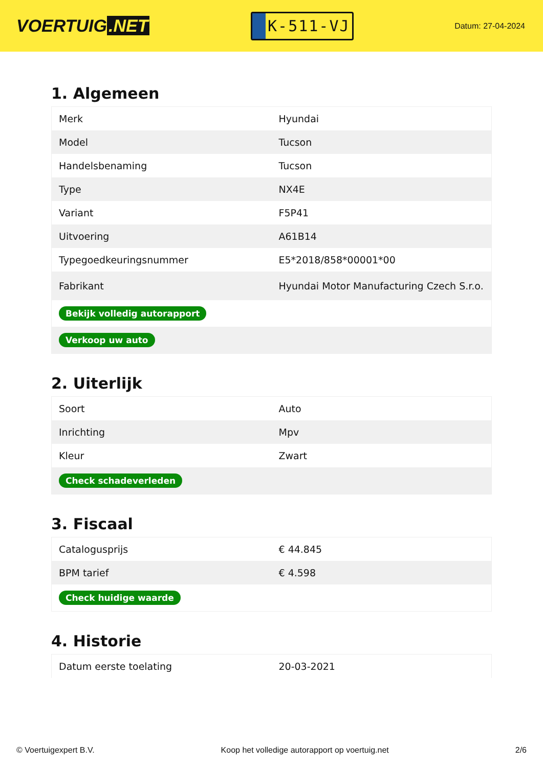VOERTUIG.NET
K-511-VJ
Datum: 27-04-2024
1. Algemeen
| Merk | Hyundai |
| Model | Tucson |
| Handelsbenaming | Tucson |
| Type | NX4E |
| Variant | F5P41 |
| Uitvoering | A61B14 |
| Typegoedkeuringsnummer | E5*2018/858*00001*00 |
| Fabrikant | Hyundai Motor Manufacturing Czech S.r.o. |
| Bekijk volledig autorapport | |
| Verkoop uw auto | |
2. Uiterlijk
| Soort | Auto |
| Inrichting | Mpv |
| Kleur | Zwart |
| Check schadeverleden | |
3. Fiscaal
| Catalogusprijs | € 44.845 |
| BPM tarief | € 4.598 |
| Check huidige waarde | |
4. Historie
| Datum eerste toelating | 20-03-2021 |
© Voertuigexpert B.V. Koop het volledige autorapport op voertuig.net 2/6